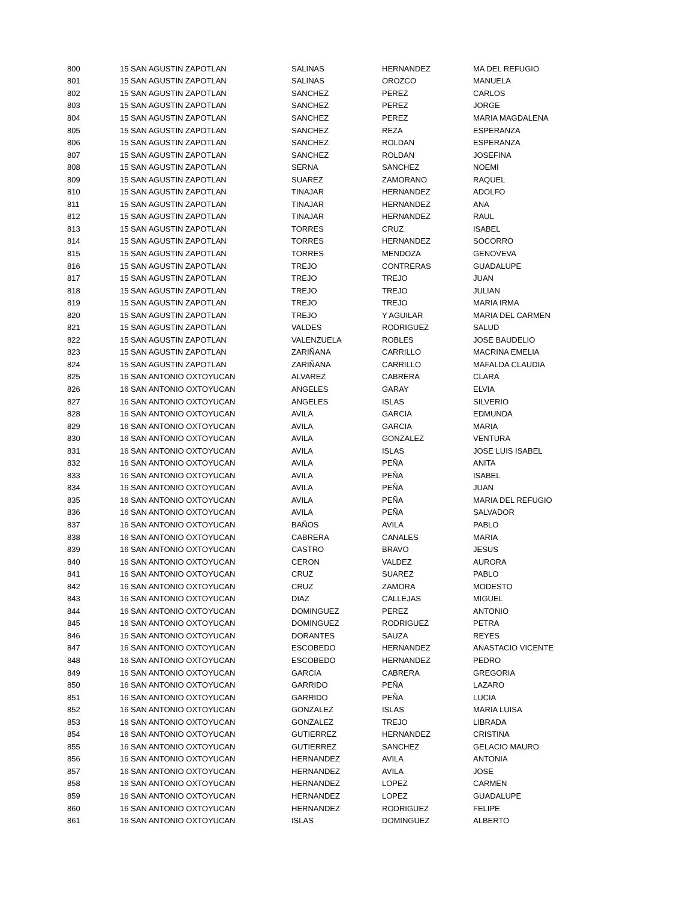| 800 | 15 SAN AGUSTIN ZAPOTLAN | SALINAS | HERNANDEZ | MA DEL REFUGIO |
| 801 | 15 SAN AGUSTIN ZAPOTLAN | SALINAS | OROZCO | MANUELA |
| 802 | 15 SAN AGUSTIN ZAPOTLAN | SANCHEZ | PEREZ | CARLOS |
| 803 | 15 SAN AGUSTIN ZAPOTLAN | SANCHEZ | PEREZ | JORGE |
| 804 | 15 SAN AGUSTIN ZAPOTLAN | SANCHEZ | PEREZ | MARIA MAGDALENA |
| 805 | 15 SAN AGUSTIN ZAPOTLAN | SANCHEZ | REZA | ESPERANZA |
| 806 | 15 SAN AGUSTIN ZAPOTLAN | SANCHEZ | ROLDAN | ESPERANZA |
| 807 | 15 SAN AGUSTIN ZAPOTLAN | SANCHEZ | ROLDAN | JOSEFINA |
| 808 | 15 SAN AGUSTIN ZAPOTLAN | SERNA | SANCHEZ | NOEMI |
| 809 | 15 SAN AGUSTIN ZAPOTLAN | SUAREZ | ZAMORANO | RAQUEL |
| 810 | 15 SAN AGUSTIN ZAPOTLAN | TINAJAR | HERNANDEZ | ADOLFO |
| 811 | 15 SAN AGUSTIN ZAPOTLAN | TINAJAR | HERNANDEZ | ANA |
| 812 | 15 SAN AGUSTIN ZAPOTLAN | TINAJAR | HERNANDEZ | RAUL |
| 813 | 15 SAN AGUSTIN ZAPOTLAN | TORRES | CRUZ | ISABEL |
| 814 | 15 SAN AGUSTIN ZAPOTLAN | TORRES | HERNANDEZ | SOCORRO |
| 815 | 15 SAN AGUSTIN ZAPOTLAN | TORRES | MENDOZA | GENOVEVA |
| 816 | 15 SAN AGUSTIN ZAPOTLAN | TREJO | CONTRERAS | GUADALUPE |
| 817 | 15 SAN AGUSTIN ZAPOTLAN | TREJO | TREJO | JUAN |
| 818 | 15 SAN AGUSTIN ZAPOTLAN | TREJO | TREJO | JULIAN |
| 819 | 15 SAN AGUSTIN ZAPOTLAN | TREJO | TREJO | MARIA IRMA |
| 820 | 15 SAN AGUSTIN ZAPOTLAN | TREJO | Y AGUILAR | MARIA DEL CARMEN |
| 821 | 15 SAN AGUSTIN ZAPOTLAN | VALDES | RODRIGUEZ | SALUD |
| 822 | 15 SAN AGUSTIN ZAPOTLAN | VALENZUELA | ROBLES | JOSE BAUDELIO |
| 823 | 15 SAN AGUSTIN ZAPOTLAN | ZARIÑANA | CARRILLO | MACRINA EMELIA |
| 824 | 15 SAN AGUSTIN ZAPOTLAN | ZARIÑANA | CARRILLO | MAFALDA CLAUDIA |
| 825 | 16 SAN ANTONIO OXTOYUCAN | ALVAREZ | CABRERA | CLARA |
| 826 | 16 SAN ANTONIO OXTOYUCAN | ANGELES | GARAY | ELVIA |
| 827 | 16 SAN ANTONIO OXTOYUCAN | ANGELES | ISLAS | SILVERIO |
| 828 | 16 SAN ANTONIO OXTOYUCAN | AVILA | GARCIA | EDMUNDA |
| 829 | 16 SAN ANTONIO OXTOYUCAN | AVILA | GARCIA | MARIA |
| 830 | 16 SAN ANTONIO OXTOYUCAN | AVILA | GONZALEZ | VENTURA |
| 831 | 16 SAN ANTONIO OXTOYUCAN | AVILA | ISLAS | JOSE LUIS ISABEL |
| 832 | 16 SAN ANTONIO OXTOYUCAN | AVILA | PEÑA | ANITA |
| 833 | 16 SAN ANTONIO OXTOYUCAN | AVILA | PEÑA | ISABEL |
| 834 | 16 SAN ANTONIO OXTOYUCAN | AVILA | PEÑA | JUAN |
| 835 | 16 SAN ANTONIO OXTOYUCAN | AVILA | PEÑA | MARIA DEL REFUGIO |
| 836 | 16 SAN ANTONIO OXTOYUCAN | AVILA | PEÑA | SALVADOR |
| 837 | 16 SAN ANTONIO OXTOYUCAN | BAÑOS | AVILA | PABLO |
| 838 | 16 SAN ANTONIO OXTOYUCAN | CABRERA | CANALES | MARIA |
| 839 | 16 SAN ANTONIO OXTOYUCAN | CASTRO | BRAVO | JESUS |
| 840 | 16 SAN ANTONIO OXTOYUCAN | CERON | VALDEZ | AURORA |
| 841 | 16 SAN ANTONIO OXTOYUCAN | CRUZ | SUAREZ | PABLO |
| 842 | 16 SAN ANTONIO OXTOYUCAN | CRUZ | ZAMORA | MODESTO |
| 843 | 16 SAN ANTONIO OXTOYUCAN | DIAZ | CALLEJAS | MIGUEL |
| 844 | 16 SAN ANTONIO OXTOYUCAN | DOMINGUEZ | PEREZ | ANTONIO |
| 845 | 16 SAN ANTONIO OXTOYUCAN | DOMINGUEZ | RODRIGUEZ | PETRA |
| 846 | 16 SAN ANTONIO OXTOYUCAN | DORANTES | SAUZA | REYES |
| 847 | 16 SAN ANTONIO OXTOYUCAN | ESCOBEDO | HERNANDEZ | ANASTACIO VICENTE |
| 848 | 16 SAN ANTONIO OXTOYUCAN | ESCOBEDO | HERNANDEZ | PEDRO |
| 849 | 16 SAN ANTONIO OXTOYUCAN | GARCIA | CABRERA | GREGORIA |
| 850 | 16 SAN ANTONIO OXTOYUCAN | GARRIDO | PEÑA | LAZARO |
| 851 | 16 SAN ANTONIO OXTOYUCAN | GARRIDO | PEÑA | LUCIA |
| 852 | 16 SAN ANTONIO OXTOYUCAN | GONZALEZ | ISLAS | MARIA LUISA |
| 853 | 16 SAN ANTONIO OXTOYUCAN | GONZALEZ | TREJO | LIBRADA |
| 854 | 16 SAN ANTONIO OXTOYUCAN | GUTIERREZ | HERNANDEZ | CRISTINA |
| 855 | 16 SAN ANTONIO OXTOYUCAN | GUTIERREZ | SANCHEZ | GELACIO MAURO |
| 856 | 16 SAN ANTONIO OXTOYUCAN | HERNANDEZ | AVILA | ANTONIA |
| 857 | 16 SAN ANTONIO OXTOYUCAN | HERNANDEZ | AVILA | JOSE |
| 858 | 16 SAN ANTONIO OXTOYUCAN | HERNANDEZ | LOPEZ | CARMEN |
| 859 | 16 SAN ANTONIO OXTOYUCAN | HERNANDEZ | LOPEZ | GUADALUPE |
| 860 | 16 SAN ANTONIO OXTOYUCAN | HERNANDEZ | RODRIGUEZ | FELIPE |
| 861 | 16 SAN ANTONIO OXTOYUCAN | ISLAS | DOMINGUEZ | ALBERTO |